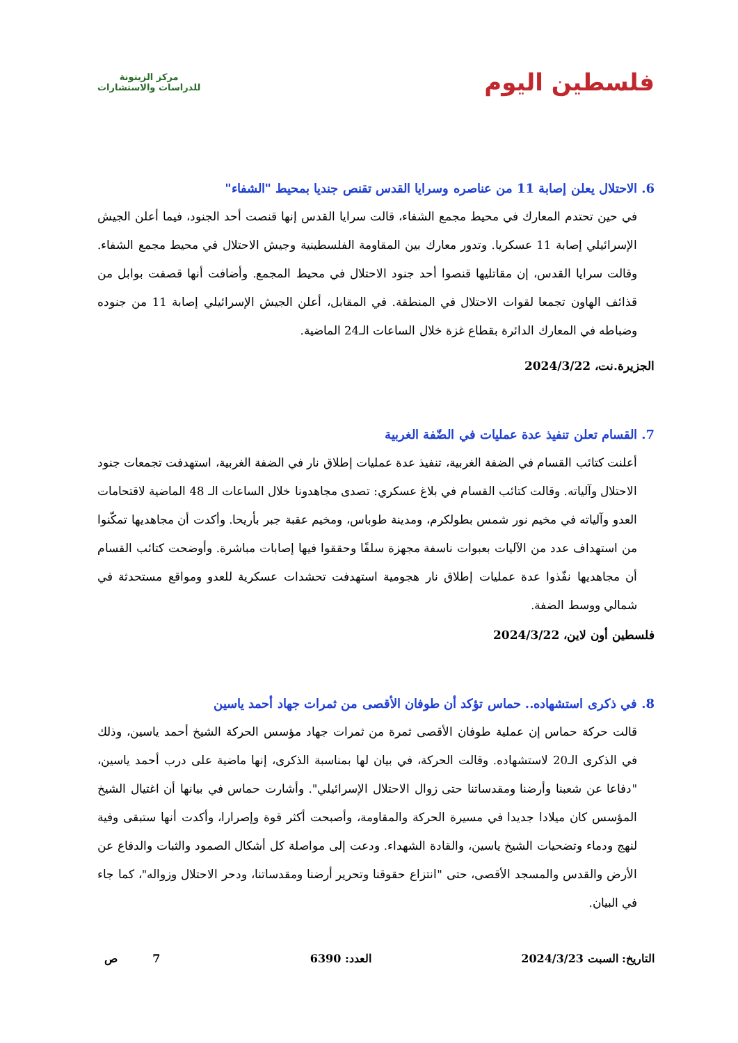فلسطين اليوم
مركز الزيتونة
للدراسات والاستشارات
6. الاحتلال يعلن إصابة 11 من عناصره وسرايا القدس تقنص جنديا بمحيط "الشفاء"
في حين تحتدم المعارك في محيط مجمع الشفاء، قالت سرايا القدس إنها قنصت أحد الجنود، فيما أعلن الجيش الإسرائيلي إصابة 11 عسكريا. وتدور معارك بين المقاومة الفلسطينية وجيش الاحتلال في محيط مجمع الشفاء. وقالت سرايا القدس، إن مقاتليها قنصوا أحد جنود الاحتلال في محيط المجمع. وأضافت أنها قصفت بوابل من قذائف الهاون تجمعا لقوات الاحتلال في المنطقة. في المقابل، أعلن الجيش الإسرائيلي إصابة 11 من جنوده وضباطه في المعارك الدائرة بقطاع غزة خلال الساعات الـ24 الماضية.
الجزيرة.نت، 2024/3/22
7. القسام تعلن تنفيذ عدة عمليات في الضّفة الغربية
أعلنت كتائب القسام في الضفة الغربية، تنفيذ عدة عمليات إطلاق نار في الضفة الغربية، استهدفت تجمعات جنود الاحتلال وآلياته. وقالت كتائب القسام في بلاغ عسكري: تصدى مجاهدونا خلال الساعات الـ 48 الماضية لاقتحامات العدو وآلياته في مخيم نور شمس بطولكرم، ومدينة طوباس، ومخيم عقبة جبر بأريحا. وأكدت أن مجاهديها تمكّنوا من استهداف عدد من الآليات بعبوات ناسفة مجهزة سلفًا وحققوا فيها إصابات مباشرة. وأوضحت كتائب القسام أن مجاهديها نفّذوا عدة عمليات إطلاق نار هجومية استهدفت تحشدات عسكرية للعدو ومواقع مستحدثة في شمالي ووسط الضفة.
فلسطين أون لاين، 2024/3/22
8. في ذكرى استشهاده.. حماس تؤكد أن طوفان الأقصى من ثمرات جهاد أحمد ياسين
قالت حركة حماس إن عملية طوفان الأقصى ثمرة من ثمرات جهاد مؤسس الحركة الشيخ أحمد ياسين، وذلك في الذكرى الـ20 لاستشهاده. وقالت الحركة، في بيان لها بمناسبة الذكرى، إنها ماضية على درب أحمد ياسين، "دفاعا عن شعبنا وأرضنا ومقدساتنا حتى زوال الاحتلال الإسرائيلي". وأشارت حماس في بيانها أن اغتيال الشيخ المؤسس كان ميلادا جديدا في مسيرة الحركة والمقاومة، وأصبحت أكثر قوة وإصرارا، وأكدت أنها ستبقى وفية لنهج ودماء وتضحيات الشيخ ياسين، والقادة الشهداء. ودعت إلى مواصلة كل أشكال الصمود والثبات والدفاع عن الأرض والقدس والمسجد الأقصى، حتى "انتزاع حقوقنا وتحرير أرضنا ومقدساتنا، ودحر الاحتلال وزواله"، كما جاء في البيان.
التاريخ: السبت 2024/3/23 العدد: 6390 7 ص